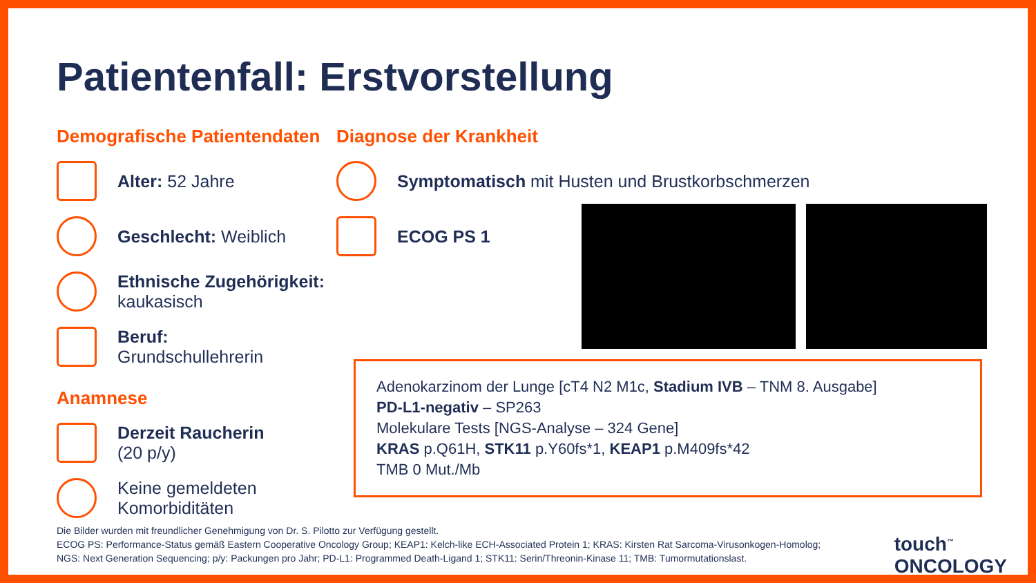Patientenfall: Erstvorstellung
Demografische Patientendaten
Alter: 52 Jahre
Geschlecht: Weiblich
Ethnische Zugehörigkeit:
kaukasisch
Beruf:
Grundschullehrerin
Anamnese
Derzeit Raucherin
(20 p/y)
Keine gemeldeten
Komorbiditäten
Diagnose der Krankheit
Symptomatisch mit Husten und Brustkorbschmerzen
ECOG PS 1
Adenokarzinom der Lunge [cT4 N2 M1c, Stadium IVB – TNM 8. Ausgabe]
PD-L1-negativ – SP263
Molekulare Tests [NGS-Analyse – 324 Gene]
KRAS p.Q61H, STK11 p.Y60fs*1, KEAP1 p.M409fs*42
TMB 0 Mut./Mb
Die Bilder wurden mit freundlicher Genehmigung von Dr. S. Pilotto zur Verfügung gestellt.
ECOG PS: Performance-Status gemäß Eastern Cooperative Oncology Group; KEAP1: Kelch-like ECH-Associated Protein 1; KRAS: Kirsten Rat Sarcoma-Virusonkogen-Homolog;
NGS: Next Generation Sequencing; p/y: Packungen pro Jahr; PD-L1: Programmed Death-Ligand 1; STK11: Serin/Threonin-Kinase 11; TMB: Tumormutationslast.
touch<sup>™</sup>
ONCOLOGY